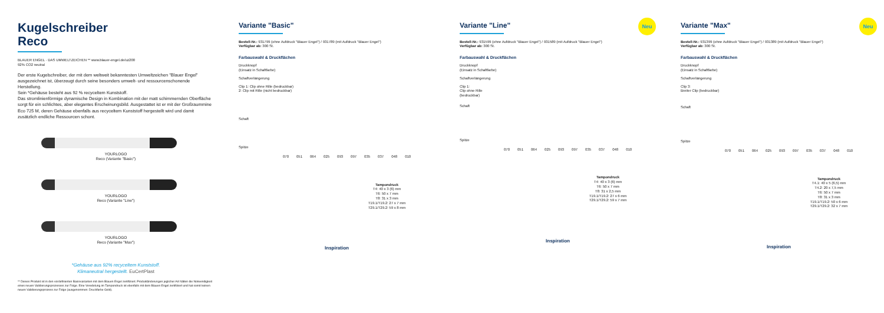Kugelschreiber
Reco
BLAUER ENGEL · DAS UMWELTZEICHEN ** www.blauer-engel.de/uz200
92% CO2 neutral
Der erste Kugelschreiber, der mit dem weltweit bekanntesten Umweltzeichen "Blauer Engel" ausgezeichnet ist, überzeugt durch seine besonders umwelt- und ressourcenschonende Herstellung.
Sein *Gehäuse besteht aus 92 % recyceltem Kunststoff.
Das stromlinienförmige dynamische Design in Kombination mit der matt schimmernden Oberfläche sorgt für ein schlichtes, aber elegantes Erscheinungsbild. Ausgestattet ist er mit der Großraummine Eco 725 M, deren Gehäuse ebenfalls aus recyceltem Kunststoff hergestellt wird und damit zusätzlich endliche Ressourcen schont.
YOURLOGO
Reco (Variante "Basic")
YOURLOGO
Reco (Variante "Line")
YOURLOGO
Reco (Variante "Max")
*Gehäuse aus 92% recyceltem Kunststoff.
Klimaneutral hergestellt. EuCertPlast
** Dieses Produkt ist in den vordefinierten Basisvarianten mit dem Blauen Engel zertifiziert. Produktänderungen jeglicher Art hätten die Notwendigkeit eines neuen Validierungsprozesses zur Folge. Eine Veredelung im Tampondruck ist ebenfalls mit dem Blauen Engel zertifiziert und hat somit keinen neuen Validierungsprozess zur Folge (ausgenommen: Druckfarbe Gold).
Variante "Basic"
Bestell-Nr.: 931799 (ohne Aufdruck "Blauer Engel") / 931789 (mit Aufdruck "Blauer Engel")
Verfügbar ab: 300 St.
Farbauswahl & Druckflächen
Druckknopf
(Einsatz in Schaftfarbe)
Schaftverlängerung
Clip 1: Clip ohne Rille (bedruckbar)
2: Clip mit Rille (nicht bedruckbar)
Schaft
Spitze
070 051 064 025 093 097 035 037 048 010
Tampondruck
T4: 40 x 3 (6) mm
T6: 50 x 7 mm
T8: 31 x 3 mm
T19.1/T19.2: 27 x 7 mm
T29.1/T29.2: 59 x 8 mm
Inspiration
Neu
Variante "Line"
Bestell-Nr.: 931599 (ohne Aufdruck "Blauer Engel") / 931589 (mit Aufdruck "Blauer Engel")
Verfügbar ab: 300 St.
Farbauswahl & Druckflächen
Druckknopf
(Einsatz in Schaftfarbe)
Schaftverlängerung
Clip 1:
Clip ohne Rille
(bedruckbar)
Schaft
Spitze
070 051 064 025 093 097 035 037 048 010
Tampondruck
T4: 40 x 3 (6) mm
T6: 50 x 7 mm
T8: 31 x 2,5 mm
T19.1/T19.2: 27 x 6 mm
T29.1/T29.2: 59 x 7 mm
Inspiration
Neu
Variante "Max"
Bestell-Nr.: 931399 (ohne Aufdruck "Blauer Engel") / 931389 (mit Aufdruck "Blauer Engel")
Verfügbar ab: 300 St.
Farbauswahl & Druckflächen
Druckknopf
(Einsatz in Schaftfarbe)
Schaftverlängerung
Clip 3:
Breiter Clip (bedruckbar)
Schaft
Spitze
070 051 064 025 093 097 035 037 048 010
Tampondruck
T4.1: 40 x 5 (6,5) mm
T4.2: 20 x 7,5 mm
T6: 50 x 7 mm
T8: 31 x 3 mm
T19.1/T19.2: 50 x 6 mm
T29.1/T29.2: 32 x 7 mm
Inspiration